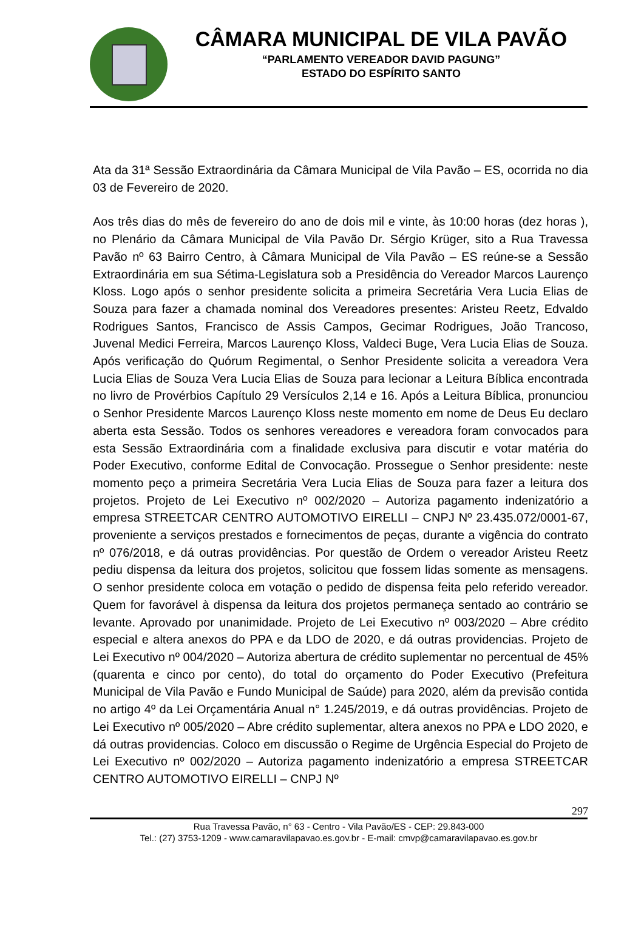CÂMARA MUNICIPAL DE VILA PAVÃO
“PARLAMENTO VEREADOR DAVID PAGUNG”
ESTADO DO ESPÍRITO SANTO
Ata da 31ª Sessão Extraordinária da Câmara Municipal de Vila Pavão – ES, ocorrida no dia 03 de Fevereiro de 2020.
Aos três dias do mês de fevereiro do ano de dois mil e vinte, às 10:00 horas (dez horas ), no Plenário da Câmara Municipal de Vila Pavão Dr. Sérgio Krüger, sito a Rua Travessa Pavão nº 63 Bairro Centro, à Câmara Municipal de Vila Pavão – ES reúne-se a Sessão Extraordinária em sua Sétima-Legislatura sob a Presidência do Vereador Marcos Laurenço Kloss. Logo após o senhor presidente solicita a primeira Secretária Vera Lucia Elias de Souza para fazer a chamada nominal dos Vereadores presentes: Aristeu Reetz, Edvaldo Rodrigues Santos, Francisco de Assis Campos, Gecimar Rodrigues, João Trancoso, Juvenal Medici Ferreira, Marcos Laurenço Kloss, Valdeci Buge, Vera Lucia Elias de Souza. Após verificação do Quórum Regimental, o Senhor Presidente solicita a vereadora Vera Lucia Elias de Souza Vera Lucia Elias de Souza para lecionar a Leitura Bíblica encontrada no livro de Provérbios Capítulo 29 Versículos 2,14 e 16. Após a Leitura Bíblica, pronunciou o Senhor Presidente Marcos Laurenço Kloss neste momento em nome de Deus Eu declaro aberta esta Sessão. Todos os senhores vereadores e vereadora foram convocados para esta Sessão Extraordinária com a finalidade exclusiva para discutir e votar matéria do Poder Executivo, conforme Edital de Convocação. Prossegue o Senhor presidente: neste momento peço a primeira Secretária Vera Lucia Elias de Souza para fazer a leitura dos projetos. Projeto de Lei Executivo nº 002/2020 – Autoriza pagamento indenizatório a empresa STREETCAR CENTRO AUTOMOTIVO EIRELLI – CNPJ Nº 23.435.072/0001-67, proveniente a serviços prestados e fornecimentos de peças, durante a vigência do contrato nº 076/2018, e dá outras providências. Por questão de Ordem o vereador Aristeu Reetz pediu dispensa da leitura dos projetos, solicitou que fossem lidas somente as mensagens. O senhor presidente coloca em votação o pedido de dispensa feita pelo referido vereador. Quem for favorável à dispensa da leitura dos projetos permaneça sentado ao contrário se levante. Aprovado por unanimidade. Projeto de Lei Executivo nº 003/2020 – Abre crédito especial e altera anexos do PPA e da LDO de 2020, e dá outras providencias. Projeto de Lei Executivo nº 004/2020 – Autoriza abertura de crédito suplementar no percentual de 45% (quarenta e cinco por cento), do total do orçamento do Poder Executivo (Prefeitura Municipal de Vila Pavão e Fundo Municipal de Saúde) para 2020, além da previsão contida no artigo 4º da Lei Orçamentária Anual n° 1.245/2019, e dá outras providências. Projeto de Lei Executivo nº 005/2020 – Abre crédito suplementar, altera anexos no PPA e LDO 2020, e dá outras providencias. Coloco em discussão o Regime de Urgência Especial do Projeto de Lei Executivo nº 002/2020 – Autoriza pagamento indenizatório a empresa STREETCAR CENTRO AUTOMOTIVO EIRELLI – CNPJ Nº
297
Rua Travessa Pavão, n° 63 - Centro - Vila Pavão/ES - CEP: 29.843-000
Tel.: (27) 3753-1209 - www.camaravilapavao.es.gov.br - E-mail: cmvp@camaravilapavao.es.gov.br